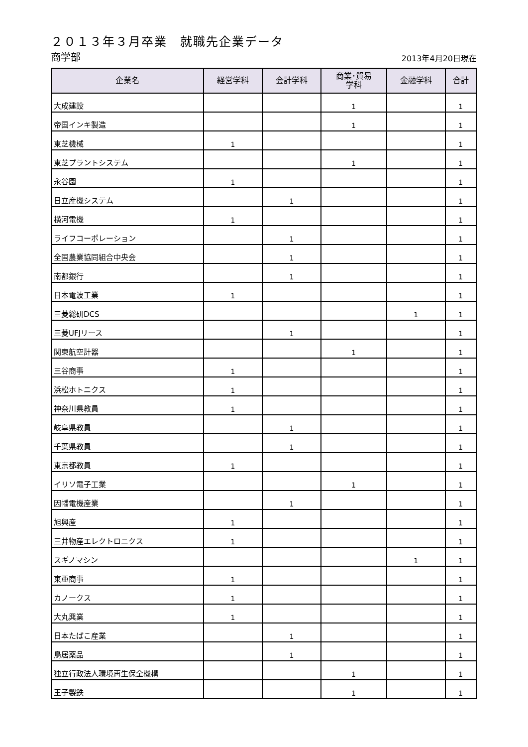２０１３年３月卒業　就職先企業データ
商学部 2013年4月20日現在
| 企業名 | 経営学科 | 会計学科 | 商業･貿易 学科 | 金融学科 | 合計 |
| --- | --- | --- | --- | --- | --- |
| 大成建設 | | | 1 | | 1 |
| 帝国インキ製造 | | | 1 | | 1 |
| 東芝機械 | 1 | | | | 1 |
| 東芝プラントシステム | | | 1 | | 1 |
| 永谷園 | 1 | | | | 1 |
| 日立産機システム | | 1 | | | 1 |
| 横河電機 | 1 | | | | 1 |
| ライフコーポレーション | | 1 | | | 1 |
| 全国農業協同組合中央会 | | 1 | | | 1 |
| 南都銀行 | | 1 | | | 1 |
| 日本電波工業 | 1 | | | | 1 |
| 三菱総研DCS | | | | 1 | 1 |
| 三菱UFJリース | | 1 | | | 1 |
| 関東航空計器 | | | 1 | | 1 |
| 三谷商事 | 1 | | | | 1 |
| 浜松ホトニクス | 1 | | | | 1 |
| 神奈川県教員 | 1 | | | | 1 |
| 岐阜県教員 | | 1 | | | 1 |
| 千葉県教員 | | 1 | | | 1 |
| 東京都教員 | 1 | | | | 1 |
| イリソ電子工業 | | | 1 | | 1 |
| 因幡電機産業 | | 1 | | | 1 |
| 旭興産 | 1 | | | | 1 |
| 三井物産エレクトロニクス | 1 | | | | 1 |
| スギノマシン | | | | 1 | 1 |
| 東亜商事 | 1 | | | | 1 |
| カノークス | 1 | | | | 1 |
| 大丸興業 | 1 | | | | 1 |
| 日本たばこ産業 | | 1 | | | 1 |
| 鳥居薬品 | | 1 | | | 1 |
| 独立行政法人環境再生保全機構 | | | 1 | | 1 |
| 王子製鉄 | | | 1 | | 1 |